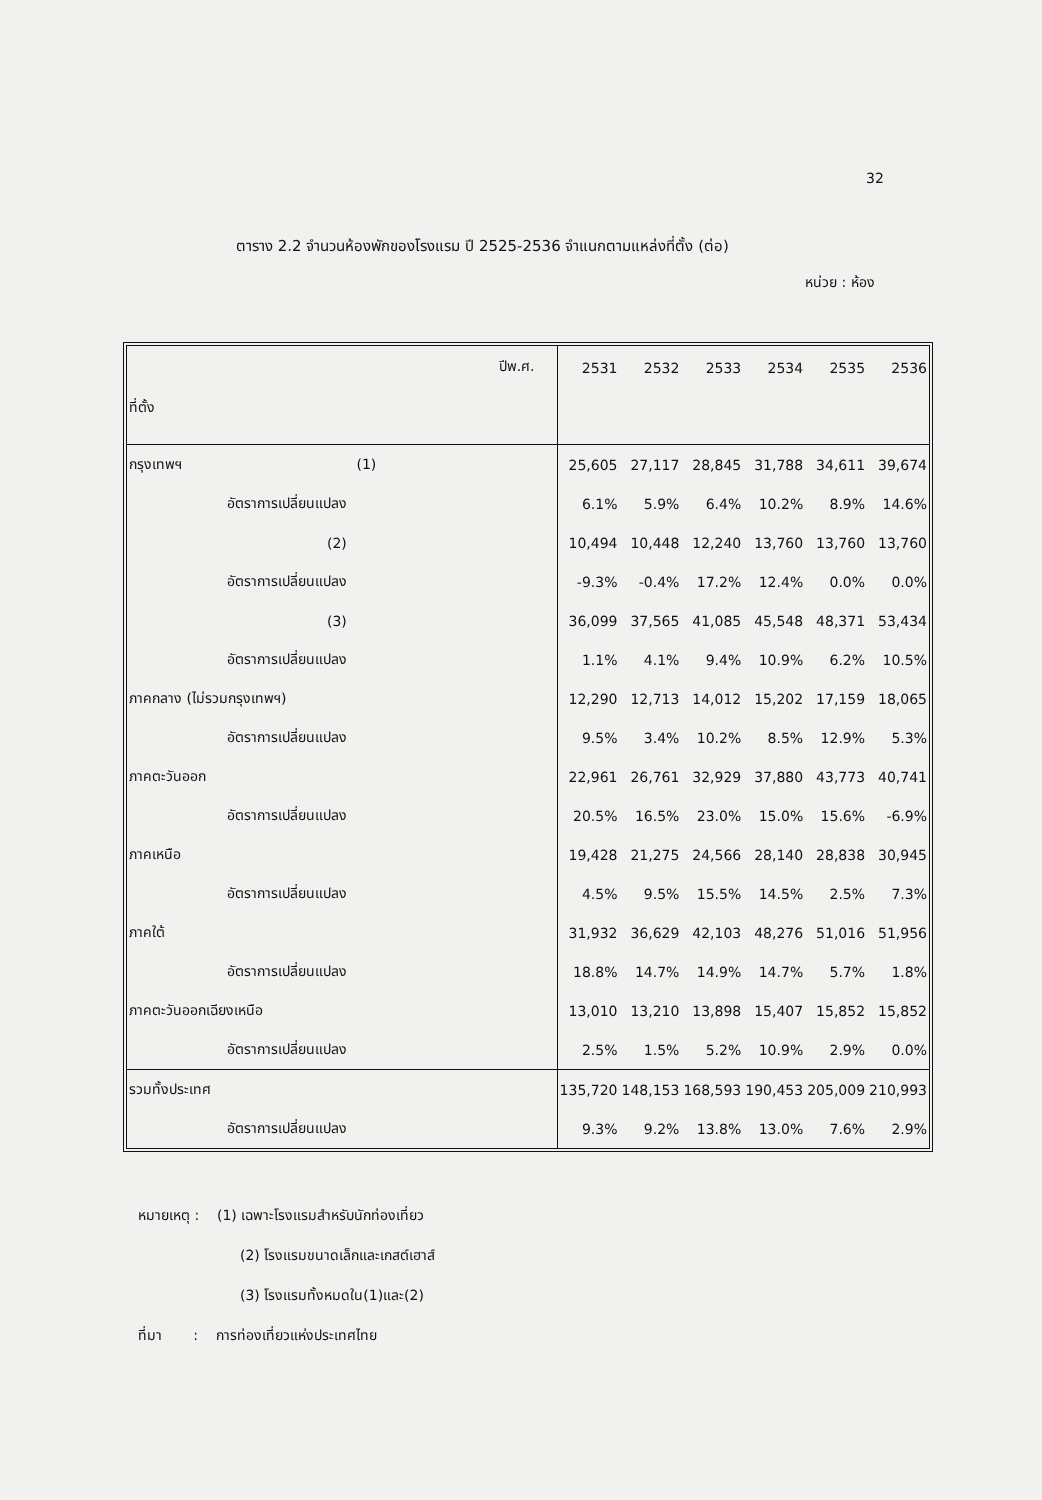32
ตาราง 2.2 จำนวนห้องพักของโรงแรม ปี 2525-2536 จำแนกตามแหล่งที่ตั้ง (ต่อ)
หน่วย : ห้อง
| ปีพ.ศ. ที่ตั้ง | 2531 | 2532 | 2533 | 2534 | 2535 | 2536 |
| --- | --- | --- | --- | --- | --- | --- |
| กรุงเทพฯ (1) | 25,605 | 27,117 | 28,845 | 31,788 | 34,611 | 39,674 |
| อัตราการเปลี่ยนแปลง | 6.1% | 5.9% | 6.4% | 10.2% | 8.9% | 14.6% |
| (2) | 10,494 | 10,448 | 12,240 | 13,760 | 13,760 | 13,760 |
| อัตราการเปลี่ยนแปลง | -9.3% | -0.4% | 17.2% | 12.4% | 0.0% | 0.0% |
| (3) | 36,099 | 37,565 | 41,085 | 45,548 | 48,371 | 53,434 |
| อัตราการเปลี่ยนแปลง | 1.1% | 4.1% | 9.4% | 10.9% | 6.2% | 10.5% |
| ภาคกลาง (ไม่รวมกรุงเทพฯ) | 12,290 | 12,713 | 14,012 | 15,202 | 17,159 | 18,065 |
| อัตราการเปลี่ยนแปลง | 9.5% | 3.4% | 10.2% | 8.5% | 12.9% | 5.3% |
| ภาคตะวันออก | 22,961 | 26,761 | 32,929 | 37,880 | 43,773 | 40,741 |
| อัตราการเปลี่ยนแปลง | 20.5% | 16.5% | 23.0% | 15.0% | 15.6% | -6.9% |
| ภาคเหนือ | 19,428 | 21,275 | 24,566 | 28,140 | 28,838 | 30,945 |
| อัตราการเปลี่ยนแปลง | 4.5% | 9.5% | 15.5% | 14.5% | 2.5% | 7.3% |
| ภาคใต้ | 31,932 | 36,629 | 42,103 | 48,276 | 51,016 | 51,956 |
| อัตราการเปลี่ยนแปลง | 18.8% | 14.7% | 14.9% | 14.7% | 5.7% | 1.8% |
| ภาคตะวันออกเฉียงเหนือ | 13,010 | 13,210 | 13,898 | 15,407 | 15,852 | 15,852 |
| อัตราการเปลี่ยนแปลง | 2.5% | 1.5% | 5.2% | 10.9% | 2.9% | 0.0% |
| รวมทั้งประเทศ | 135,720 | 148,153 | 168,593 | 190,453 | 205,009 | 210,993 |
| อัตราการเปลี่ยนแปลง | 9.3% | 9.2% | 13.8% | 13.0% | 7.6% | 2.9% |
หมายเหตุ : (1) เฉพาะโรงแรมสำหรับนักท่องเที่ยว
(2) โรงแรมขนาดเล็กและเกสต์เฮาส์
(3) โรงแรมทั้งหมดใน(1)และ(2)
ที่มา : การท่องเที่ยวแห่งประเทศไทย